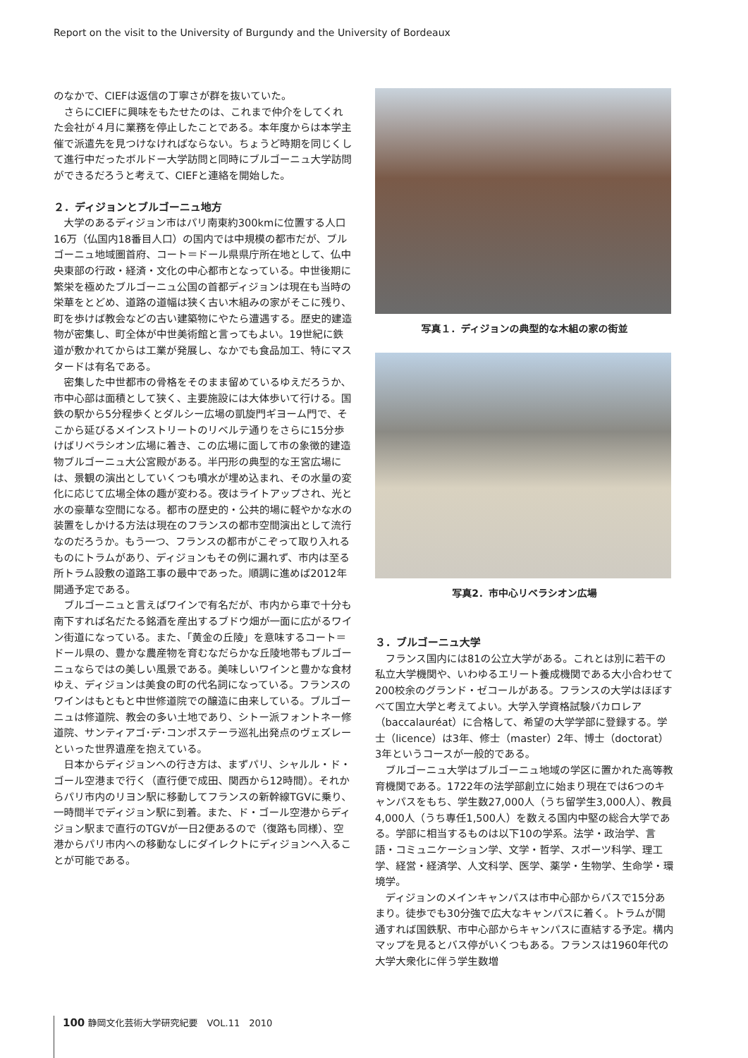Report on the visit to the University of Burgundy and the University of Bordeaux
のなかで、CIEFは返信の丁寧さが群を抜いていた。
さらにCIEFに興味をもたせたのは、これまで仲介をしてくれた会社が４月に業務を停止したことである。本年度からは本学主催で派遣先を見つけなければならない。ちょうど時期を同じくして進行中だったボルドー大学訪問と同時にブルゴーニュ大学訪問ができるだろうと考えて、CIEFと連絡を開始した。
２．ディジョンとブルゴーニュ地方
大学のあるディジョン市はパリ南東約300kmに位置する人口16万（仏国内18番目人口）の国内では中規模の都市だが、ブルゴーニュ地域圏首府、コート＝ドール県県庁所在地として、仏中央東部の行政・経済・文化の中心都市となっている。中世後期に繁栄を極めたブルゴーニュ公国の首都ディジョンは現在も当時の栄華をとどめ、道路の道幅は狭く古い木組みの家がそこに残り、町を歩けば教会などの古い建築物にやたら遭遇する。歴史的建造物が密集し、町全体が中世美術館と言ってもよい。19世紀に鉄道が敷かれてからは工業が発展し、なかでも食品加工、特にマスタードは有名である。
密集した中世都市の骨格をそのまま留めているゆえだろうか、市中心部は面積として狭く、主要施設には大体歩いて行ける。国鉄の駅から5分程歩くとダルシー広場の凱旋門ギヨーム門で、そこから延びるメインストリートのリベルテ通りをさらに15分歩けばリベラシオン広場に着き、この広場に面して市の象徴的建造物ブルゴーニュ大公宮殿がある。半円形の典型的な王宮広場には、景観の演出としていくつも噴水が埋め込まれ、その水量の変化に応じて広場全体の趣が変わる。夜はライトアップされ、光と水の豪華な空間になる。都市の歴史的・公共的場に軽やかな水の装置をしかける方法は現在のフランスの都市空間演出として流行なのだろうか。もう一つ、フランスの都市がこぞって取り入れるものにトラムがあり、ディジョンもその例に漏れず、市内は至る所トラム設敷の道路工事の最中であった。順調に進めば2012年開通予定である。
ブルゴーニュと言えばワインで有名だが、市内から車で十分も南下すれば名だたる銘酒を産出するブドウ畑が一面に広がるワイン街道になっている。また、「黄金の丘陵」を意味するコート＝ドール県の、豊かな農産物を育むなだらかな丘陵地帯もブルゴーニュならではの美しい風景である。美味しいワインと豊かな食材ゆえ、ディジョンは美食の町の代名詞になっている。フランスのワインはもともと中世修道院での醸造に由来している。ブルゴーニュは修道院、教会の多い土地であり、シトー派フォントネー修道院、サンティアゴ･デ･コンポステーラ巡礼出発点のヴェズレーといった世界遺産を抱えている。
日本からディジョンへの行き方は、まずパリ、シャルル・ド・ゴール空港まで行く（直行便で成田、関西から12時間）。それからパリ市内のリヨン駅に移動してフランスの新幹線TGVに乗り、一時間半でディジョン駅に到着。また、ド・ゴール空港からディジョン駅まで直行のTGVが一日2便あるので（復路も同様）、空港からパリ市内への移動なしにダイレクトにディジョンへ入ることが可能である。
写真１．ディジョンの典型的な木組の家の街並
写真2．市中心リベラシオン広場
３．ブルゴーニュ大学
フランス国内には81の公立大学がある。これとは別に若干の私立大学機関や、いわゆるエリート養成機関である大小合わせて200校余のグランド・ゼコールがある。フランスの大学はほぼすべて国立大学と考えてよい。大学入学資格試験バカロレア（baccalauréat）に合格して、希望の大学学部に登録する。学士（licence）は3年、修士（master）2年、博士（doctorat）3年というコースが一般的である。
ブルゴーニュ大学はブルゴーニュ地域の学区に置かれた高等教育機関である。1722年の法学部創立に始まり現在では6つのキャンパスをもち、学生数27,000人（うち留学生3,000人）、教員4,000人（うち専任1,500人）を数える国内中堅の総合大学である。学部に相当するものは以下10の学系。法学・政治学、言語・コミュニケーション学、文学・哲学、スポーツ科学、理工学、経営・経済学、人文科学、医学、薬学・生物学、生命学・環境学。
ディジョンのメインキャンパスは市中心部からバスで15分あまり。徒歩でも30分強で広大なキャンパスに着く。トラムが開通すれば国鉄駅、市中心部からキャンパスに直結する予定。構内マップを見るとバス停がいくつもある。フランスは1960年代の大学大衆化に伴う学生数増
100 静岡文化芸術大学研究紀要　VOL.11　2010